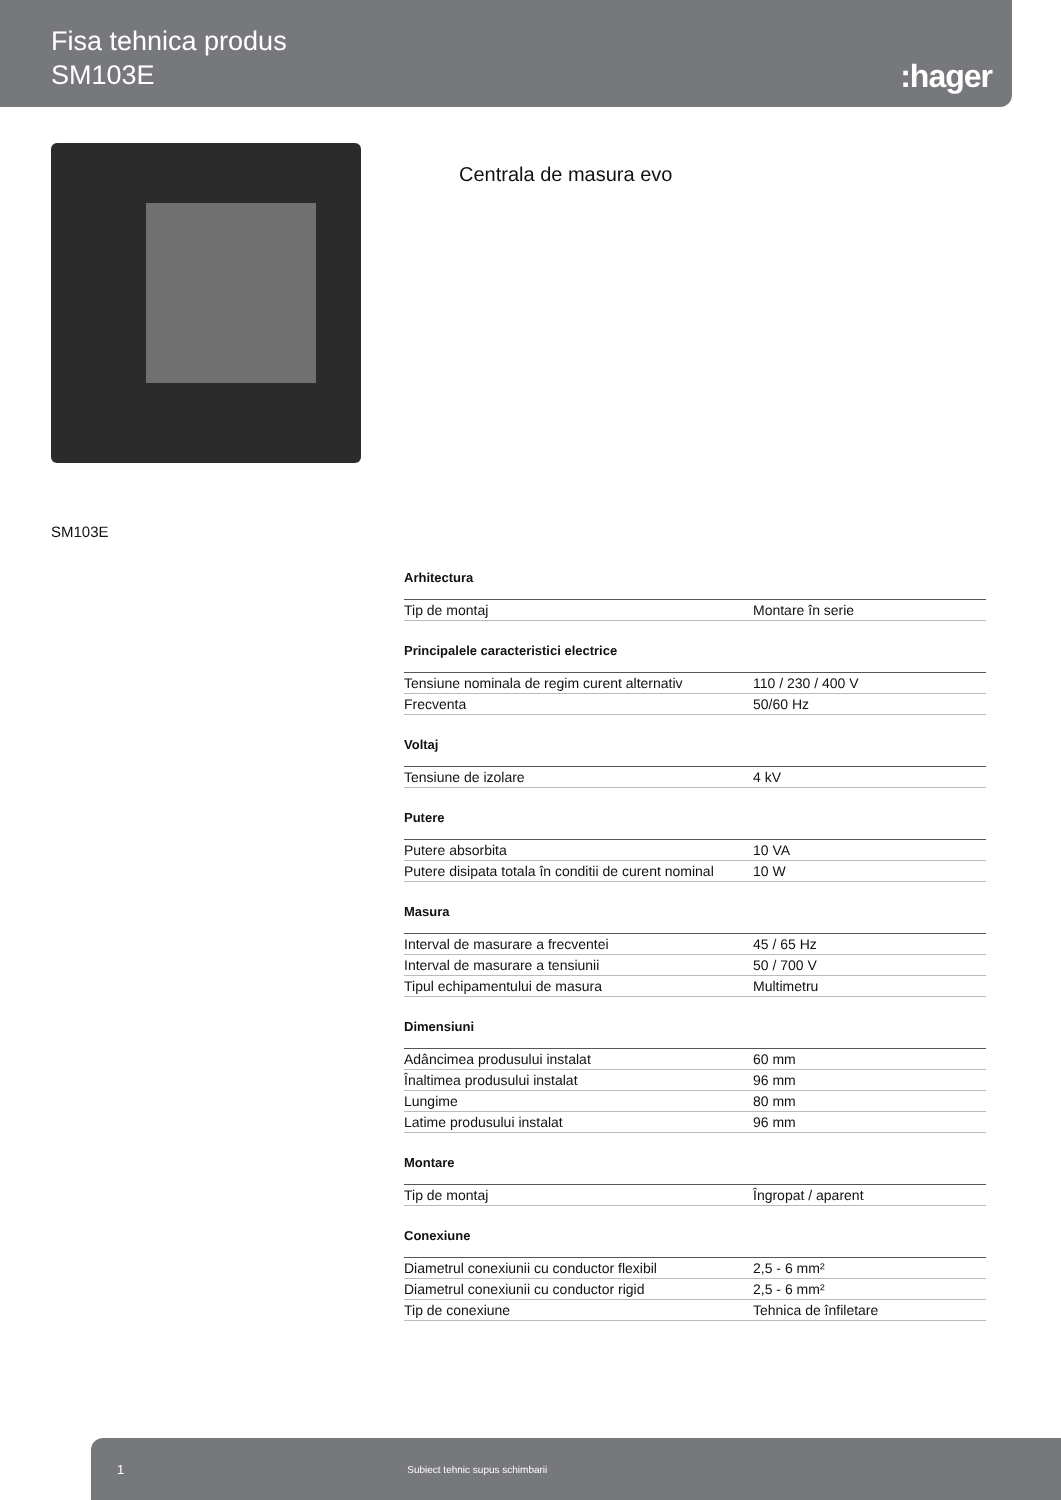Fisa tehnica produs
SM103E
:hager
Centrala de masura evo
SM103E
Arhitectura
| Tip de montaj | Montare în serie |
Principalele caracteristici electrice
| Tensiune nominala de regim curent alternativ | 110 / 230 / 400 V |
| Frecventa | 50/60 Hz |
Voltaj
| Tensiune de izolare | 4 kV |
Putere
| Putere absorbita | 10 VA |
| Putere disipata totala în conditii de curent nominal | 10 W |
Masura
| Interval de masurare a frecventei | 45 / 65 Hz |
| Interval de masurare a tensiunii | 50 / 700 V |
| Tipul echipamentului de masura | Multimetru |
Dimensiuni
| Adâncimea produsului instalat | 60 mm |
| Înaltimea produsului instalat | 96 mm |
| Lungime | 80 mm |
| Latime produsului instalat | 96 mm |
Montare
| Tip de montaj | Îngropat / aparent |
Conexiune
| Diametrul conexiunii cu conductor flexibil | 2,5 - 6 mm² |
| Diametrul conexiunii cu conductor rigid | 2,5 - 6 mm² |
| Tip de conexiune | Tehnica de înfiletare |
1 Subiect tehnic supus schimbarii